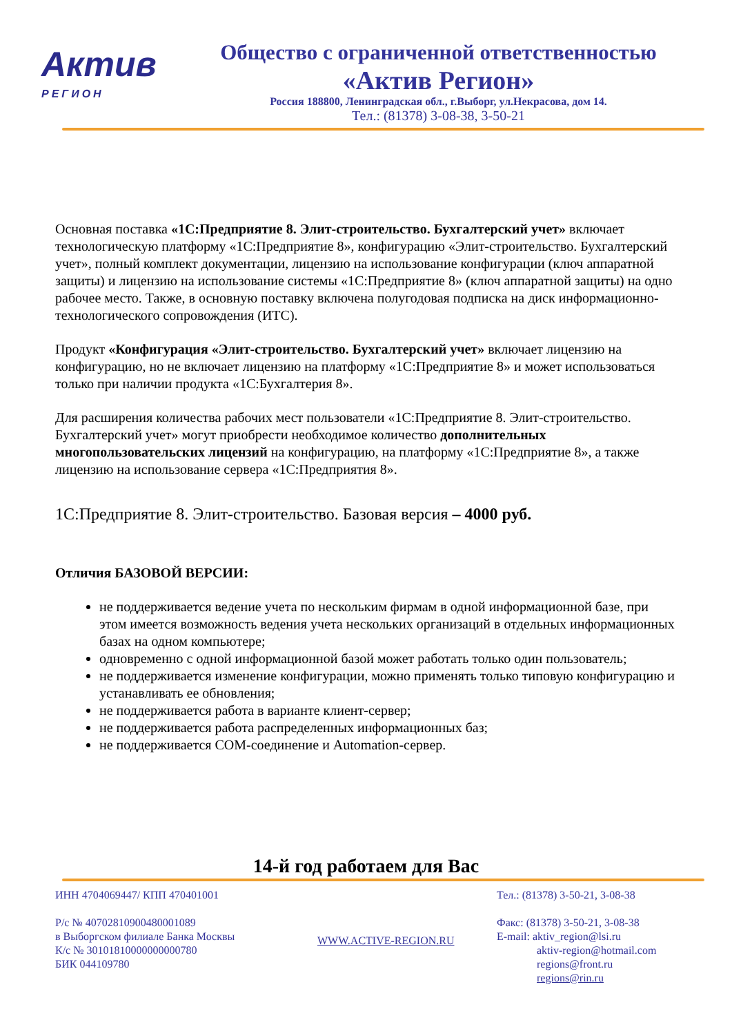Актив
РЕГИОН
Общество с ограниченной ответственностью
«Актив Регион»
Россия 188800, Ленинградская обл., г.Выборг, ул.Некрасова, дом 14.
Тел.: (81378) 3-08-38, 3-50-21
Основная поставка «1С:Предприятие 8. Элит-строительство. Бухгалтерский учет» включает технологическую платформу «1С:Предприятие 8», конфигурацию «Элит-строительство. Бухгалтерский учет», полный комплект документации, лицензию на использование конфигурации (ключ аппаратной защиты) и лицензию на использование системы «1С:Предприятие 8» (ключ аппаратной защиты) на одно рабочее место. Также, в основную поставку включена полугодовая подписка на диск информационно-технологического сопровождения (ИТС).
Продукт «Конфигурация «Элит-строительство. Бухгалтерский учет» включает лицензию на конфигурацию, но не включает лицензию на платформу «1С:Предприятие 8» и может использоваться только при наличии продукта «1С:Бухгалтерия 8».
Для расширения количества рабочих мест пользователи «1С:Предприятие 8. Элит-строительство. Бухгалтерский учет» могут приобрести необходимое количество дополнительных многопользовательских лицензий на конфигурацию, на платформу «1С:Предприятие 8», а также лицензию на использование сервера «1С:Предприятия 8».
1С:Предприятие 8. Элит-строительство. Базовая версия – 4000 руб.
Отличия БАЗОВОЙ ВЕРСИИ:
не поддерживается ведение учета по нескольким фирмам в одной информационной базе, при этом имеется возможность ведения учета нескольких организаций в отдельных информационных базах на одном компьютере;
одновременно с одной информационной базой может работать только один пользователь;
не поддерживается изменение конфигурации, можно применять только типовую конфигурацию и устанавливать ее обновления;
не поддерживается работа в варианте клиент-сервер;
не поддерживается работа распределенных информационных баз;
не поддерживается COM-соединение и Automation-сервер.
14-й год работаем для Вас
ИНН 4704069447/ КПП 470401001
Р/с № 40702810900480001089
в Выборгском филиале Банка Москвы
К/с № 30101810000000000780
БИК 044109780
WWW.ACTIVE-REGION.RU
Тел.: (81378) 3-50-21, 3-08-38
Факс: (81378) 3-50-21, 3-08-38
E-mail: aktiv_region@lsi.ru
aktiv-region@hotmail.com
regions@front.ru
regions@rin.ru